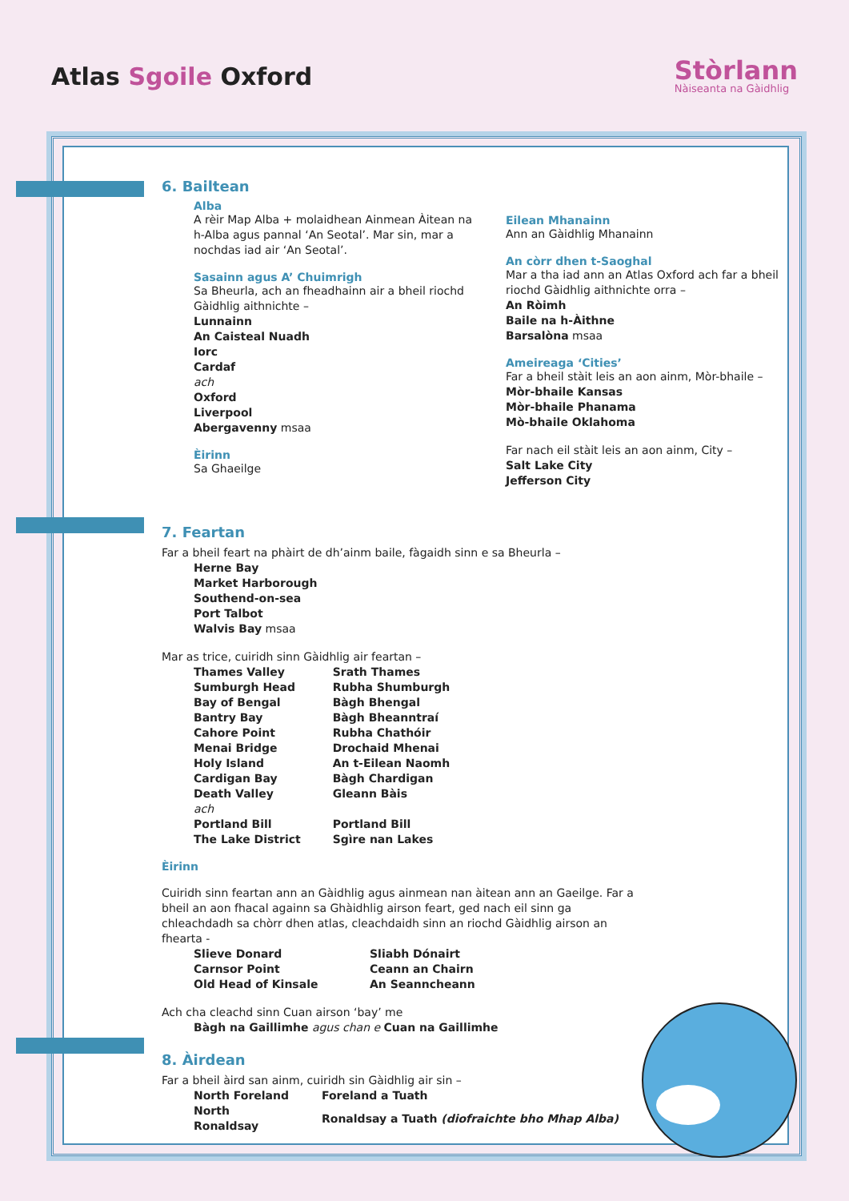Atlas Sgoile Oxford
Stòrlann
Nàiseanta na Gàidhlig
6. Bailtean
Alba
A rèir Map Alba + molaidhean Ainmean Àitean na h-Alba agus pannal ‘An Seotal’. Mar sin, mar a nochdas iad air ‘An Seotal’.
Sasainn agus A’ Chuimrigh
Sa Bheurla, ach an fheadhainn air a bheil riochd Gàidhlig aithnichte –
Lunnainn
An Caisteal Nuadh
Iorc
Cardaf
ach
Oxford
Liverpool
Abergavenny msaa
Èirinn
Sa Ghaeilge
Eilean Mhanainn
Ann an Gàidhlig Mhanainn
An còrr dhen t-Saoghal
Mar a tha iad ann an Atlas Oxford ach far a bheil riochd Gàidhlig aithnichte orra –
An Ròimh
Baile na h-Àithne
Barsalòna msaa
Ameireaga ‘Cities’
Far a bheil stàit leis an aon ainm, Mòr-bhaile –
Mòr-bhaile Kansas
Mòr-bhaile Phanama
Mò-bhaile Oklahoma
Far nach eil stàit leis an aon ainm, City –
Salt Lake City
Jefferson City
7. Feartan
Far a bheil feart na phàirt de dh’ainm baile, fàgaidh sinn e sa Bheurla –
Herne Bay
Market Harborough
Southend-on-sea
Port Talbot
Walvis Bay msaa
Mar as trice, cuiridh sinn Gàidhlig air feartan –
| Thames Valley | Srath Thames |
| Sumburgh Head | Rubha Shumburgh |
| Bay of Bengal | Bàgh Bhengal |
| Bantry Bay | Bàgh Bheanntraí |
| Cahore Point | Rubha Chathóir |
| Menai Bridge | Drochaid Mhenai |
| Holy Island | An t-Eilean Naomh |
| Cardigan Bay | Bàgh Chardigan |
| Death Valley | Gleann Bàis |
| ach | |
| Portland Bill | Portland Bill |
| The Lake District | Sgìre nan Lakes |
Èirinn
Cuiridh sinn feartan ann an Gàidhlig agus ainmean nan àitean ann an Gaeilge. Far a bheil an aon fhacal againn sa Ghàidhlig airson feart, ged nach eil sinn ga chleachdadh sa chòrr dhen atlas, cleachdaidh sinn an riochd Gàidhlig airson an fhearta -
| Slieve Donard | Sliabh Dónairt |
| Carnsor Point | Ceann an Chairn |
| Old Head of Kinsale | An Seanncheann |
Ach cha cleachd sinn Cuan airson ‘bay’ me
Bàgh na Gaillimhe agus chan e Cuan na Gaillimhe
8. Àirdean
Far a bheil àird san ainm, cuiridh sin Gàidhlig air sin –
| North Foreland | Foreland a Tuath |
| North Ronaldsay | Ronaldsay a Tuath (diofraichte bho Mhap Alba) |